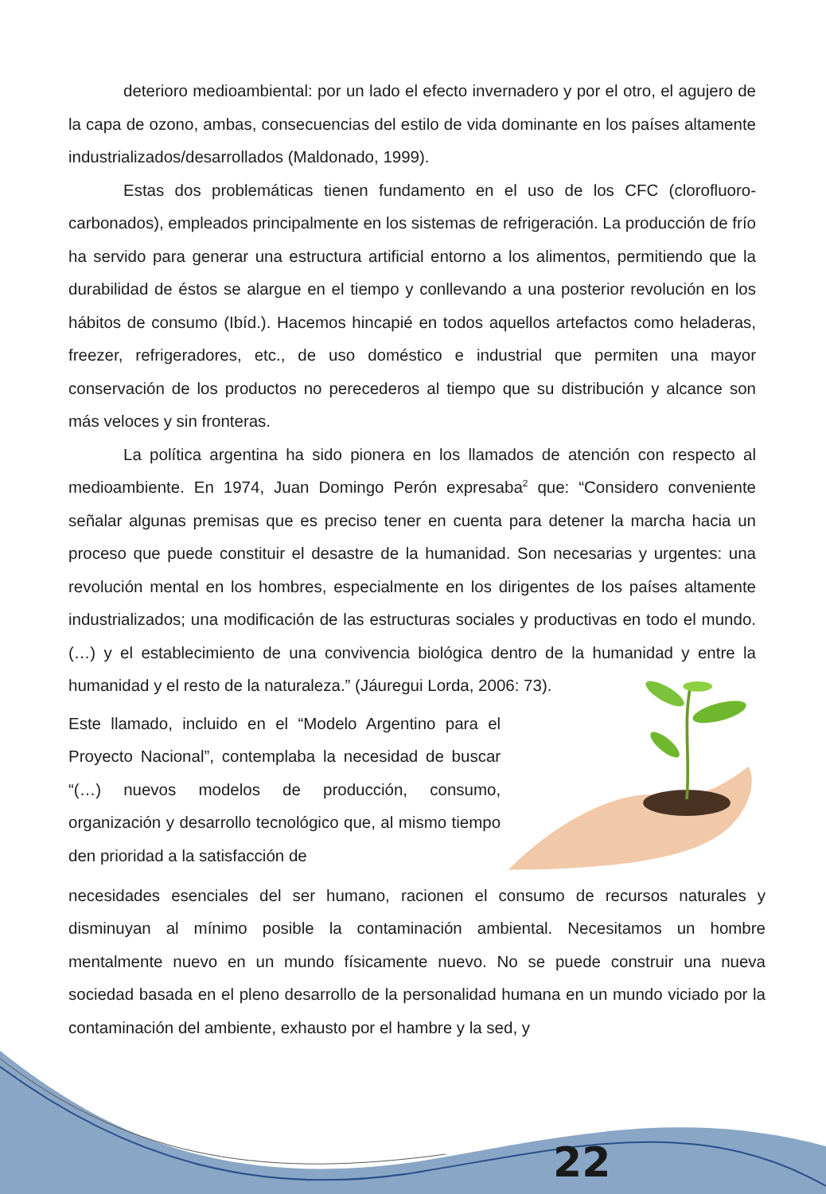deterioro medioambiental: por un lado el efecto invernadero y por el otro, el agujero de la capa de ozono, ambas, consecuencias del estilo de vida dominante en los países altamente industrializados/desarrollados (Maldonado, 1999).
Estas dos problemáticas tienen fundamento en el uso de los CFC (clorofluoro-carbonados), empleados principalmente en los sistemas de refrigeración. La producción de frío ha servido para generar una estructura artificial entorno a los alimentos, permitiendo que la durabilidad de éstos se alargue en el tiempo y conllevando a una posterior revolución en los hábitos de consumo (Ibíd.). Hacemos hincapié en todos aquellos artefactos como heladeras, freezer, refrigeradores, etc., de uso doméstico e industrial que permiten una mayor conservación de los productos no perecederos al tiempo que su distribución y alcance son más veloces y sin fronteras.
La política argentina ha sido pionera en los llamados de atención con respecto al medioambiente. En 1974, Juan Domingo Perón expresaba<sup>2</sup> que: “Considero conveniente señalar algunas premisas que es preciso tener en cuenta para detener la marcha hacia un proceso que puede constituir el desastre de la humanidad. Son necesarias y urgentes: una revolución mental en los hombres, especialmente en los dirigentes de los países altamente industrializados; una modificación de las estructuras sociales y productivas en todo el mundo. (…) y el establecimiento de una convivencia biológica dentro de la humanidad y entre la humanidad y el resto de la naturaleza.” (Jáuregui Lorda, 2006: 73).
Este llamado, incluido en el “Modelo Argentino para el Proyecto Nacional”, contemplaba la necesidad de buscar “(…) nuevos modelos de producción, consumo, organización y desarrollo tecnológico que, al mismo tiempo den prioridad a la satisfacción de
necesidades esenciales del ser humano, racionen el consumo de recursos naturales y disminuyan al mínimo posible la contaminación ambiental. Necesitamos un hombre mentalmente nuevo en un mundo físicamente nuevo. No se puede construir una nueva sociedad basada en el pleno desarrollo de la personalidad humana en un mundo viciado por la contaminación del ambiente, exhausto por el hambre y la sed, y
22